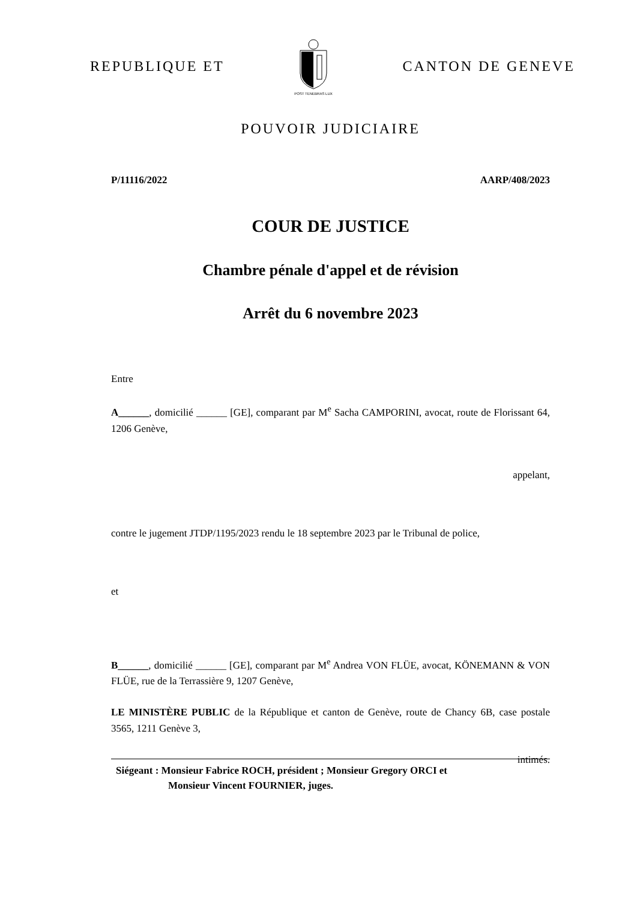REPUBLIQUE ET
POST TENEBRAS LUX
CANTON DE GENEVE
POUVOIR JUDICIAIRE
P/11116/2022 AARP/408/2023
COUR DE JUSTICE
Chambre pénale d'appel et de révision
Arrêt du 6 novembre 2023
Entre
A______, domicilié ______ [GE], comparant par M<sup>e</sup> Sacha CAMPORINI, avocat, route de Florissant 64, 1206 Genève,
appelant,
contre le jugement JTDP/1195/2023 rendu le 18 septembre 2023 par le Tribunal de police,
et
B______, domicilié ______ [GE], comparant par M<sup>e</sup> Andrea VON FLÜE, avocat, KÖNEMANN & VON FLÜE, rue de la Terrassière 9, 1207 Genève,
LE MINISTÈRE PUBLIC de la République et canton de Genève, route de Chancy 6B, case postale 3565, 1211 Genève 3,
intimés.
Siégeant : Monsieur Fabrice ROCH, président ; Monsieur Gregory ORCI et
Monsieur Vincent FOURNIER, juges.